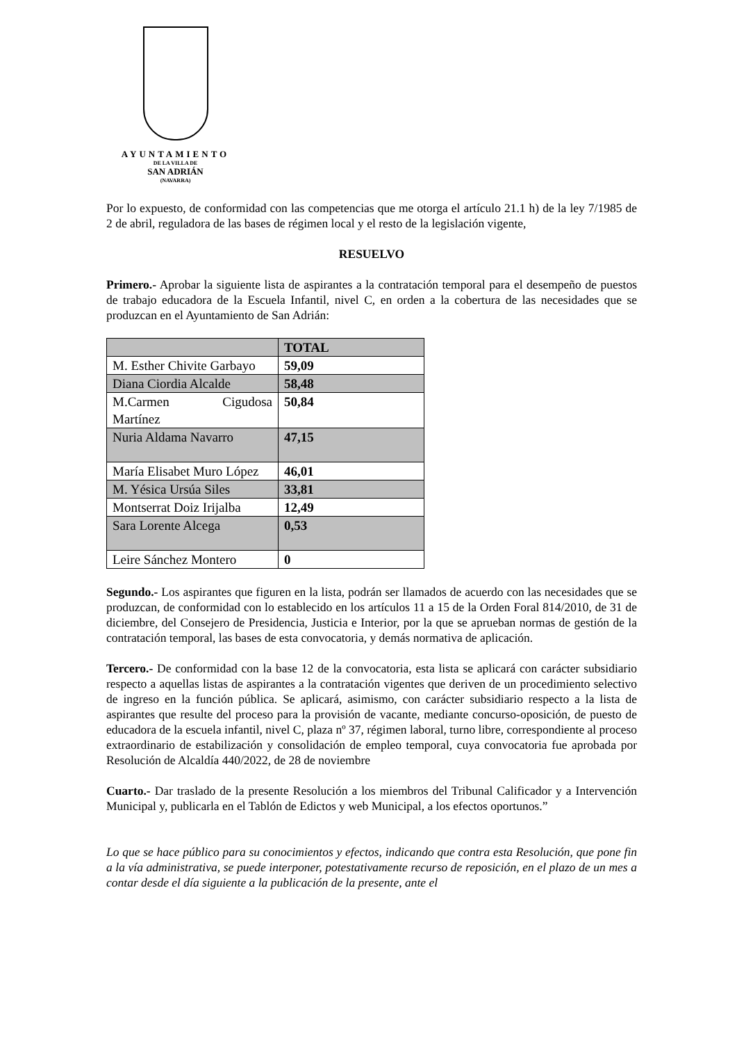AYUNTAMIENTO
DE LA VILLA DE
SAN ADRIÁN
(NAVARRA)
Por lo expuesto, de conformidad con las competencias que me otorga el artículo 21.1 h) de la ley 7/1985 de 2 de abril, reguladora de las bases de régimen local y el resto de la legislación vigente,
RESUELVO
Primero.- Aprobar la siguiente lista de aspirantes a la contratación temporal para el desempeño de puestos de trabajo educadora de la Escuela Infantil, nivel C, en orden a la cobertura de las necesidades que se produzcan en el Ayuntamiento de San Adrián:
| | TOTAL |
| --- | --- |
| M. Esther Chivite Garbayo | 59,09 |
| Diana Ciordia Alcalde | 58,48 |
| M.Carmen Cigudosa Martínez | 50,84 |
| Nuria Aldama Navarro | 47,15 |
| María Elisabet Muro López | 46,01 |
| M. Yésica Ursúa Siles | 33,81 |
| Montserrat Doiz Irijalba | 12,49 |
| Sara Lorente Alcega | 0,53 |
| Leire Sánchez Montero | 0 |
Segundo.- Los aspirantes que figuren en la lista, podrán ser llamados de acuerdo con las necesidades que se produzcan, de conformidad con lo establecido en los artículos 11 a 15 de la Orden Foral 814/2010, de 31 de diciembre, del Consejero de Presidencia, Justicia e Interior, por la que se aprueban normas de gestión de la contratación temporal, las bases de esta convocatoria, y demás normativa de aplicación.
Tercero.- De conformidad con la base 12 de la convocatoria, esta lista se aplicará con carácter subsidiario respecto a aquellas listas de aspirantes a la contratación vigentes que deriven de un procedimiento selectivo de ingreso en la función pública. Se aplicará, asimismo, con carácter subsidiario respecto a la lista de aspirantes que resulte del proceso para la provisión de vacante, mediante concurso-oposición, de puesto de educadora de la escuela infantil, nivel C, plaza nº 37, régimen laboral, turno libre, correspondiente al proceso extraordinario de estabilización y consolidación de empleo temporal, cuya convocatoria fue aprobada por Resolución de Alcaldía 440/2022, de 28 de noviembre
Cuarto.- Dar traslado de la presente Resolución a los miembros del Tribunal Calificador y a Intervención Municipal y, publicarla en el Tablón de Edictos y web Municipal, a los efectos oportunos.”
Lo que se hace público para su conocimientos y efectos, indicando que contra esta Resolución, que pone fin a la vía administrativa, se puede interponer, potestativamente recurso de reposición, en el plazo de un mes a contar desde el día siguiente a la publicación de la presente, ante el